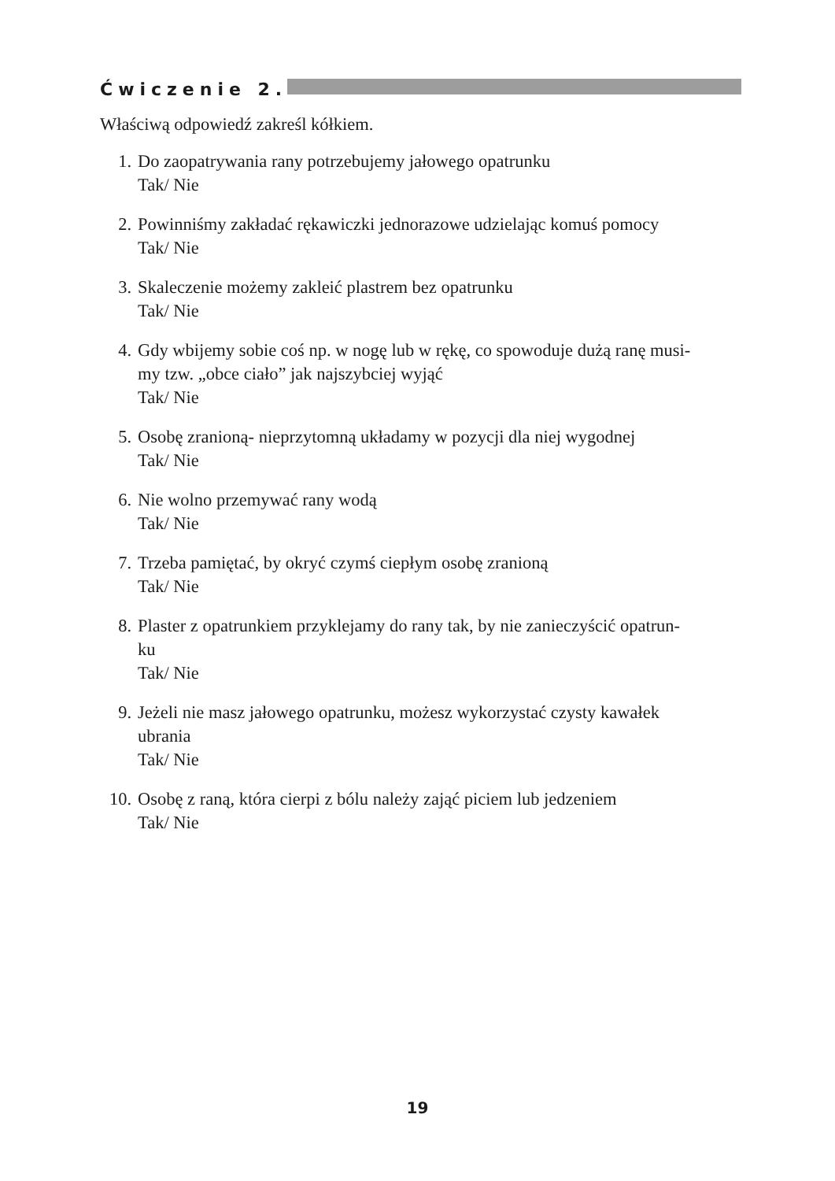Ćwiczenie 2.
Właściwą odpowiedź zakreśl kółkiem.
1. Do zaopatrywania rany potrzebujemy jałowego opatrunku
Tak/ Nie
2. Powinniśmy zakładać rękawiczki jednorazowe udzielając komuś pomocy
Tak/ Nie
3. Skaleczenie możemy zakleić plastrem bez opatrunku
Tak/ Nie
4. Gdy wbijemy sobie coś np. w nogę lub w rękę, co spowoduje dużą ranę musi-
my tzw. „obce ciało” jak najszybciej wyjąć
Tak/ Nie
5. Osobę zranioną- nieprzytomną układamy w pozycji dla niej wygodnej
Tak/ Nie
6. Nie wolno przemywać rany wodą
Tak/ Nie
7. Trzeba pamiętać, by okryć czymś ciepłym osobę zranioną
Tak/ Nie
8. Plaster z opatrunkiem przyklejamy do rany tak, by nie zanieczyścić opatrun-
ku
Tak/ Nie
9. Jeżeli nie masz jałowego opatrunku, możesz wykorzystać czysty kawałek
ubrania
Tak/ Nie
10. Osobę z raną, która cierpi z bólu należy zająć piciem lub jedzeniem
Tak/ Nie
19